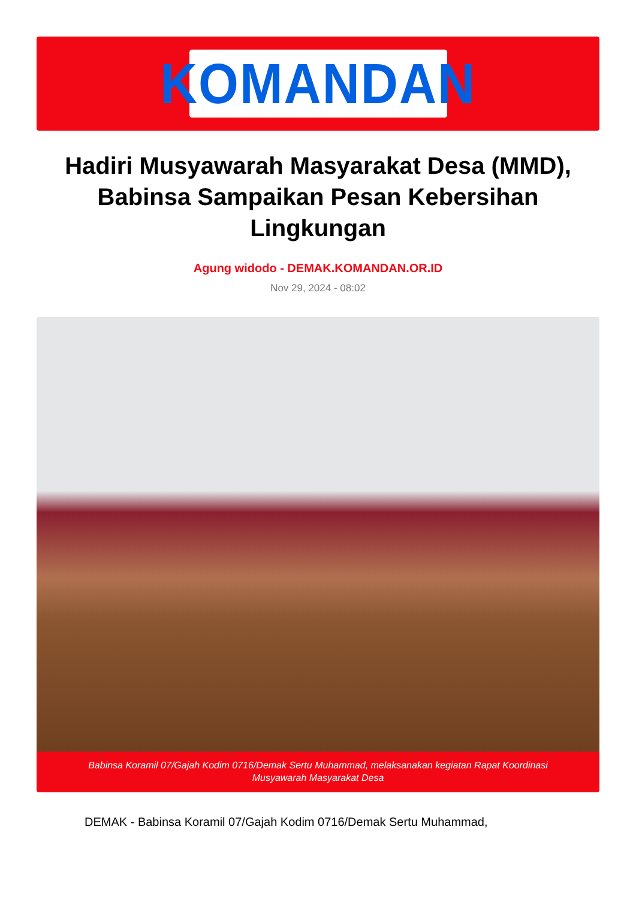KOMANDAN
Hadiri Musyawarah Masyarakat Desa (MMD), Babinsa Sampaikan Pesan Kebersihan Lingkungan
Agung widodo - DEMAK.KOMANDAN.OR.ID
Nov 29, 2024 - 08:02
Babinsa Koramil 07/Gajah Kodim 0716/Demak Sertu Muhammad, melaksanakan kegiatan Rapat Koordinasi Musyawarah Masyarakat Desa
DEMAK - Babinsa Koramil 07/Gajah Kodim 0716/Demak Sertu Muhammad,